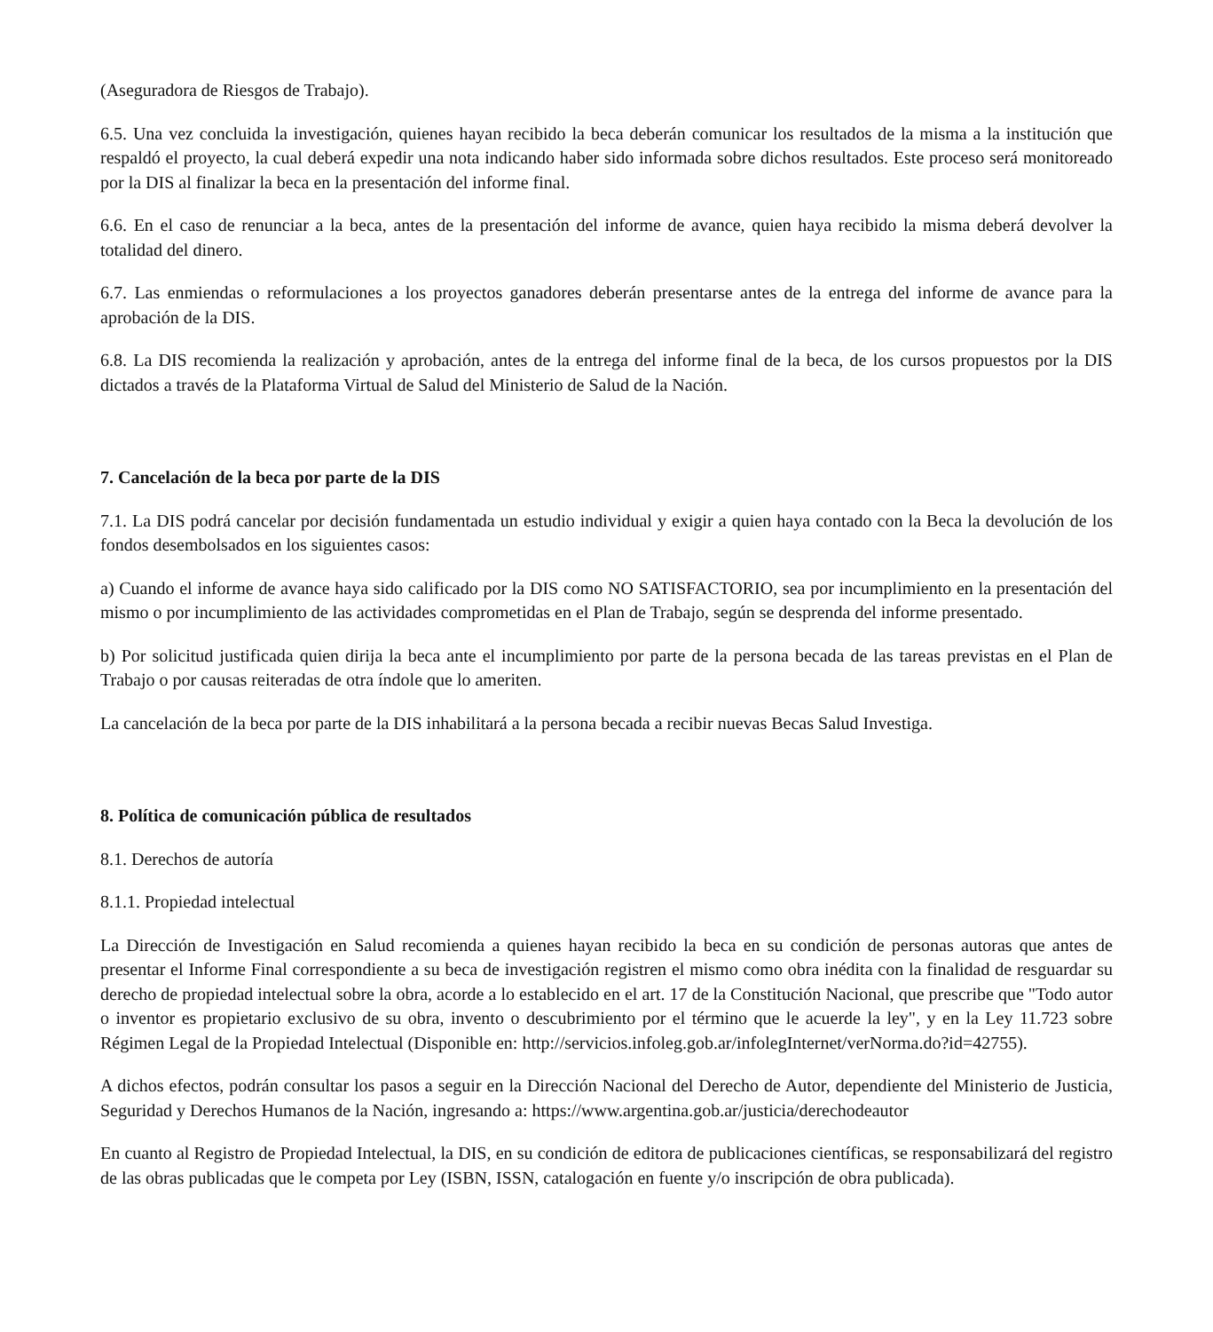(Aseguradora de Riesgos de Trabajo).
6.5. Una vez concluida la investigación, quienes hayan recibido la beca deberán comunicar los resultados de la misma a la institución que respaldó el proyecto, la cual deberá expedir una nota indicando haber sido informada sobre dichos resultados. Este proceso será monitoreado por la DIS al finalizar la beca en la presentación del informe final.
6.6. En el caso de renunciar a la beca, antes de la presentación del informe de avance, quien haya recibido la misma deberá devolver la totalidad del dinero.
6.7. Las enmiendas o reformulaciones a los proyectos ganadores deberán presentarse antes de la entrega del informe de avance para la aprobación de la DIS.
6.8. La DIS recomienda la realización y aprobación, antes de la entrega del informe final de la beca, de los cursos propuestos por la DIS dictados a través de la Plataforma Virtual de Salud del Ministerio de Salud de la Nación.
7. Cancelación de la beca por parte de la DIS
7.1. La DIS podrá cancelar por decisión fundamentada un estudio individual y exigir a quien haya contado con la Beca la devolución de los fondos desembolsados en los siguientes casos:
a) Cuando el informe de avance haya sido calificado por la DIS como NO SATISFACTORIO, sea por incumplimiento en la presentación del mismo o por incumplimiento de las actividades comprometidas en el Plan de Trabajo, según se desprenda del informe presentado.
b) Por solicitud justificada quien dirija la beca ante el incumplimiento por parte de la persona becada de las tareas previstas en el Plan de Trabajo o por causas reiteradas de otra índole que lo ameriten.
La cancelación de la beca por parte de la DIS inhabilitará a la persona becada a recibir nuevas Becas Salud Investiga.
8. Política de comunicación pública de resultados
8.1. Derechos de autoría
8.1.1. Propiedad intelectual
La Dirección de Investigación en Salud recomienda a quienes hayan recibido la beca en su condición de personas autoras que antes de presentar el Informe Final correspondiente a su beca de investigación registren el mismo como obra inédita con la finalidad de resguardar su derecho de propiedad intelectual sobre la obra, acorde a lo establecido en el art. 17 de la Constitución Nacional, que prescribe que "Todo autor o inventor es propietario exclusivo de su obra, invento o descubrimiento por el término que le acuerde la ley", y en la Ley 11.723 sobre Régimen Legal de la Propiedad Intelectual (Disponible en: http://servicios.infoleg.gob.ar/infolegInternet/verNorma.do?id=42755).
A dichos efectos, podrán consultar los pasos a seguir en la Dirección Nacional del Derecho de Autor, dependiente del Ministerio de Justicia, Seguridad y Derechos Humanos de la Nación, ingresando a: https://www.argentina.gob.ar/justicia/derechodeautor
En cuanto al Registro de Propiedad Intelectual, la DIS, en su condición de editora de publicaciones científicas, se responsabilizará del registro de las obras publicadas que le competa por Ley (ISBN, ISSN, catalogación en fuente y/o inscripción de obra publicada).